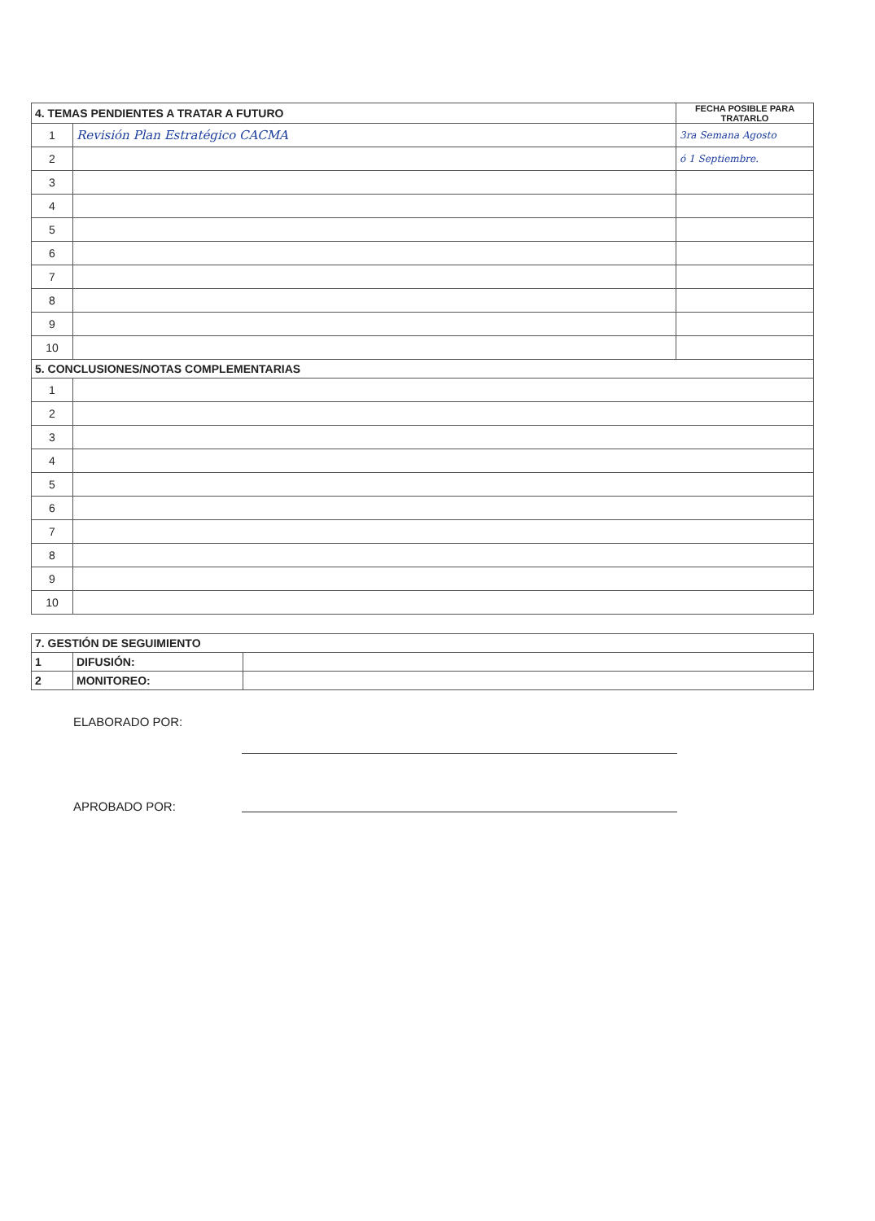| 4. TEMAS PENDIENTES A TRATAR A FUTURO | | FECHA POSIBLE PARA TRATARLO |
| --- | --- | --- |
| 1 | Revisión Plan Estratégico CACMA | 3ra Semana Agosto |
| 2 | | ó 1 Septiembre. |
| 3 | | |
| 4 | | |
| 5 | | |
| 6 | | |
| 7 | | |
| 8 | | |
| 9 | | |
| 10 | | |
| 5. CONCLUSIONES/NOTAS COMPLEMENTARIAS | | |
| 1 | | |
| 2 | | |
| 3 | | |
| 4 | | |
| 5 | | |
| 6 | | |
| 7 | | |
| 8 | | |
| 9 | | |
| 10 | | |
| 7. GESTIÓN DE SEGUIMIENTO | | |
| --- | --- | --- |
| 1 | DIFUSIÓN: | |
| 2 | MONITOREO: | |
ELABORADO POR:
APROBADO POR: